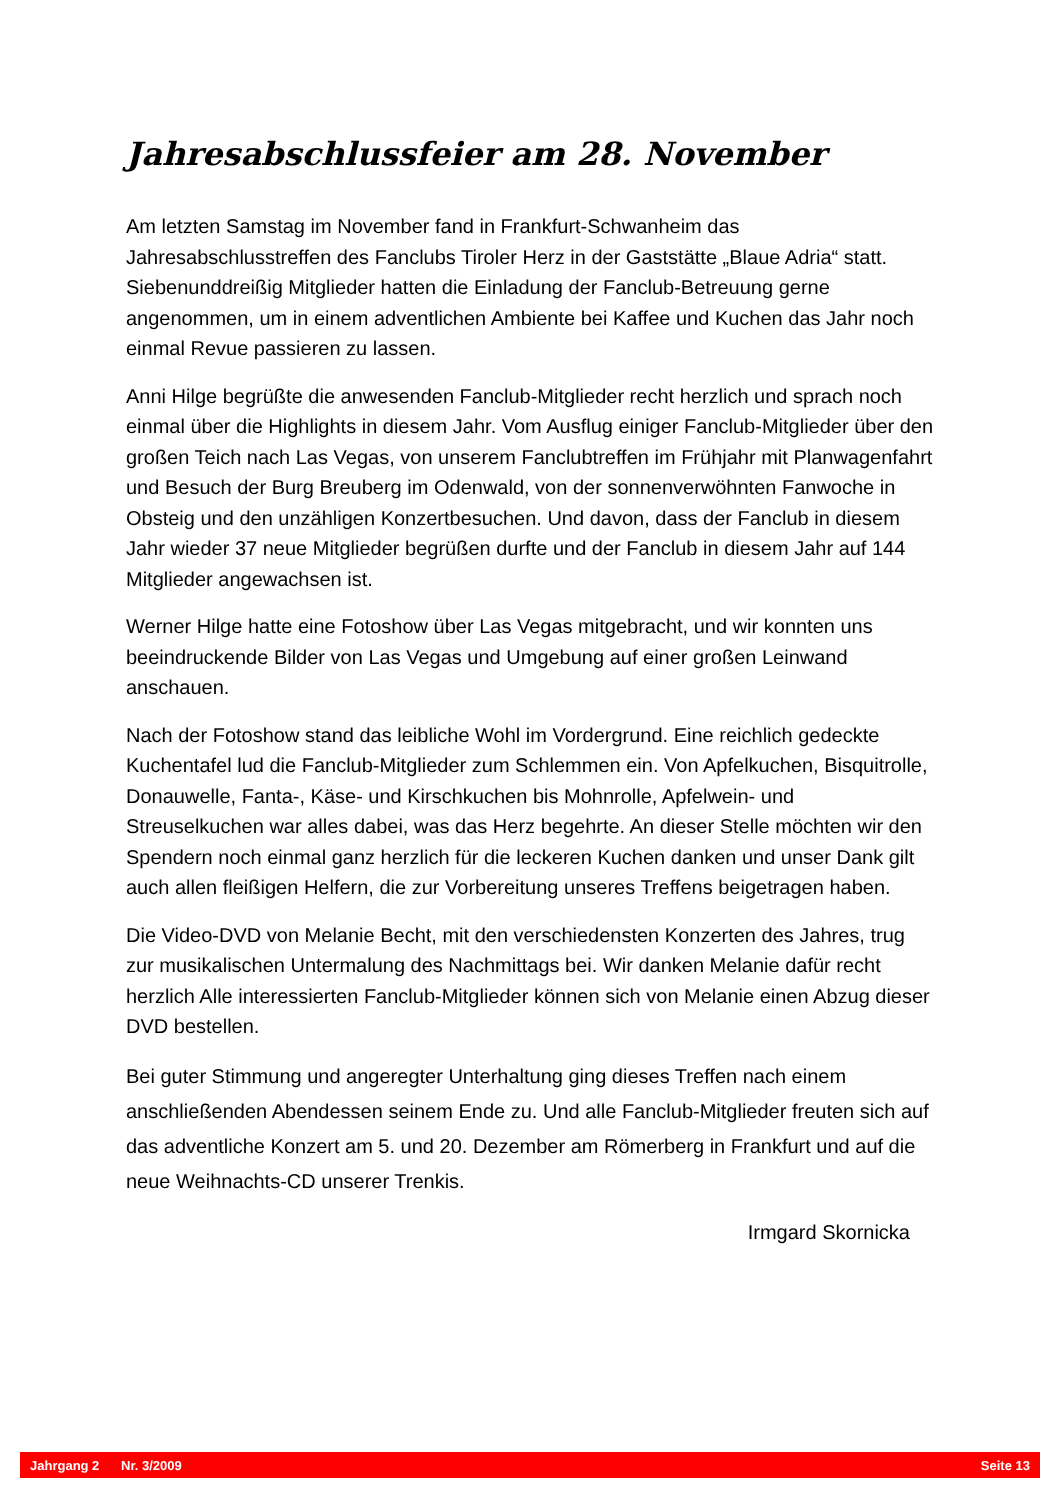Jahresabschlussfeier am 28. November
Am letzten Samstag im November fand in Frankfurt-Schwanheim das Jahresabschlusstreffen des Fanclubs Tiroler Herz in der Gaststätte „Blaue Adria“ statt. Siebenunddreißig Mitglieder hatten die Einladung der Fanclub-Betreuung gerne angenommen, um in einem adventlichen Ambiente bei Kaffee und Kuchen das Jahr noch einmal Revue passieren zu lassen.
Anni Hilge begrüßte die anwesenden Fanclub-Mitglieder recht herzlich und sprach noch einmal über die Highlights in diesem Jahr. Vom Ausflug einiger Fanclub-Mitglieder über den großen Teich nach Las Vegas, von unserem Fanclubtreffen im Frühjahr mit Planwagenfahrt und Besuch der Burg Breuberg im Odenwald, von der sonnenverwöhnten Fanwoche in Obsteig und den unzähligen Konzertbesuchen. Und davon, dass der Fanclub in diesem Jahr wieder 37 neue Mitglieder begrüßen durfte und der Fanclub in diesem Jahr auf 144 Mitglieder angewachsen ist.
Werner Hilge hatte eine Fotoshow über Las Vegas mitgebracht, und wir konnten uns beeindruckende Bilder von Las Vegas und Umgebung auf einer großen Leinwand anschauen.
Nach der Fotoshow stand das leibliche Wohl im Vordergrund. Eine reichlich gedeckte Kuchentafel lud die Fanclub-Mitglieder zum Schlemmen ein. Von Apfelkuchen, Bisquitrolle, Donauwelle, Fanta-, Käse- und Kirschkuchen bis Mohnrolle, Apfelwein- und Streuselkuchen war alles dabei, was das Herz begehrte. An dieser Stelle möchten wir den Spendern noch einmal ganz herzlich für die leckeren Kuchen danken und unser Dank gilt auch allen fleißigen Helfern, die zur Vorbereitung unseres Treffens beigetragen haben.
Die Video-DVD von Melanie Becht, mit den verschiedensten Konzerten des Jahres, trug zur musikalischen Untermalung des Nachmittags bei. Wir danken Melanie dafür recht herzlich Alle interessierten Fanclub-Mitglieder können sich von Melanie einen Abzug dieser DVD bestellen.
Bei guter Stimmung und angeregter Unterhaltung ging dieses Treffen nach einem anschließenden Abendessen seinem Ende zu. Und alle Fanclub-Mitglieder freuten sich auf das adventliche Konzert am 5. und 20. Dezember am Römerberg in Frankfurt und auf die neue Weihnachts-CD unserer Trenkis.
Irmgard Skornicka
Jahrgang 2 Nr. 3/2009 Seite 13